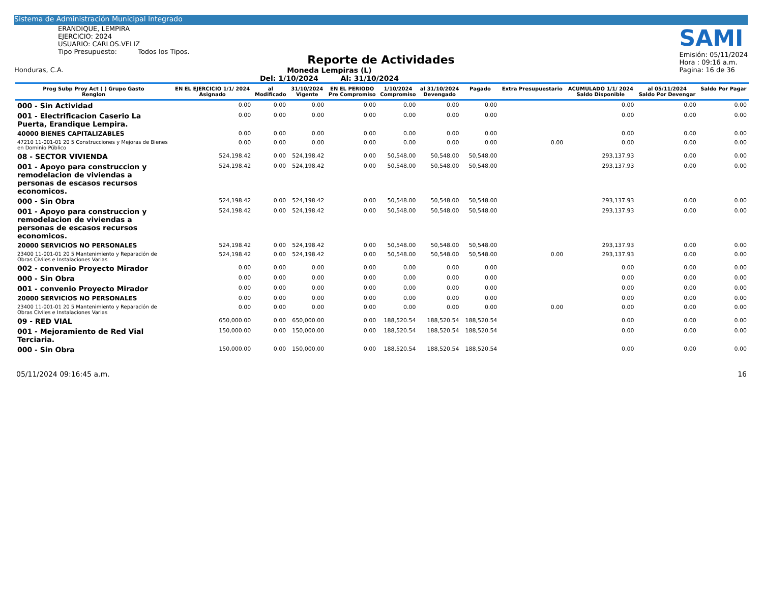Sistema de Administración Municipal Integrado
ERANDIQUE, LEMPIRA
EJERCICIO: 2024
USUARIO: CARLOS.VELIZ
Tipo Presupuesto: Todos los Tipos.
SAMI
Emisión: 05/11/2024
Hora : 09:16 a.m.
Pagina: 16 de 36
Reporte de Actividades
Honduras, C.A. Moneda Lempiras (L)
Del: 1/10/2024 Al: 31/10/2024
| Prog Subp Proy Act ( ) Grupo Gasto Renglon | EN EL EJERCICIO 1/1/ 2024 Asignado | al Modificado | 31/10/2024 Vigente | EN EL PERIODO Pre Compromiso | 1/10/2024 Compromiso | al 31/10/2024 Devengado | Pagado | Extra Presupuestario | ACUMULADO 1/1/ 2024 Saldo Disponible | al 05/11/2024 Saldo Por Devengar | Saldo Por Pagar |
| --- | --- | --- | --- | --- | --- | --- | --- | --- | --- | --- | --- |
| 000 - Sin Actividad | 0.00 | 0.00 | 0.00 | 0.00 | 0.00 | 0.00 | 0.00 | | 0.00 | 0.00 | 0.00 |
| 001 - Electrificacion Caserio La Puerta, Erandique Lempira. | 0.00 | 0.00 | 0.00 | 0.00 | 0.00 | 0.00 | 0.00 | | 0.00 | 0.00 | 0.00 |
| 40000 BIENES CAPITALIZABLES | 0.00 | 0.00 | 0.00 | 0.00 | 0.00 | 0.00 | 0.00 | | 0.00 | 0.00 | 0.00 |
| 47210 11-001-01 20 5 Construcciones y Mejoras de Bienes en Dominio Público | 0.00 | 0.00 | 0.00 | 0.00 | 0.00 | 0.00 | 0.00 | 0.00 | 0.00 | 0.00 | 0.00 |
| 08 - SECTOR VIVIENDA | 524,198.42 | 0.00 | 524,198.42 | 0.00 | 50,548.00 | 50,548.00 | 50,548.00 | | 293,137.93 | 0.00 | 0.00 |
| 001 - Apoyo para construccion y remodelacion de viviendas a personas de escasos recursos economicos. | 524,198.42 | 0.00 | 524,198.42 | 0.00 | 50,548.00 | 50,548.00 | 50,548.00 | | 293,137.93 | 0.00 | 0.00 |
| 000 - Sin Obra | 524,198.42 | 0.00 | 524,198.42 | 0.00 | 50,548.00 | 50,548.00 | 50,548.00 | | 293,137.93 | 0.00 | 0.00 |
| 001 - Apoyo para construccion y remodelacion de viviendas a personas de escasos recursos economicos. | 524,198.42 | 0.00 | 524,198.42 | 0.00 | 50,548.00 | 50,548.00 | 50,548.00 | | 293,137.93 | 0.00 | 0.00 |
| 20000 SERVICIOS NO PERSONALES | 524,198.42 | 0.00 | 524,198.42 | 0.00 | 50,548.00 | 50,548.00 | 50,548.00 | | 293,137.93 | 0.00 | 0.00 |
| 23400 11-001-01 20 5 Mantenimiento y Reparación de Obras Civiles e Instalaciones Varias | 524,198.42 | 0.00 | 524,198.42 | 0.00 | 50,548.00 | 50,548.00 | 50,548.00 | 0.00 | 293,137.93 | 0.00 | 0.00 |
| 002 - convenio Proyecto Mirador | 0.00 | 0.00 | 0.00 | 0.00 | 0.00 | 0.00 | 0.00 | | 0.00 | 0.00 | 0.00 |
| 000 - Sin Obra | 0.00 | 0.00 | 0.00 | 0.00 | 0.00 | 0.00 | 0.00 | | 0.00 | 0.00 | 0.00 |
| 001 - convenio Proyecto Mirador | 0.00 | 0.00 | 0.00 | 0.00 | 0.00 | 0.00 | 0.00 | | 0.00 | 0.00 | 0.00 |
| 20000 SERVICIOS NO PERSONALES | 0.00 | 0.00 | 0.00 | 0.00 | 0.00 | 0.00 | 0.00 | | 0.00 | 0.00 | 0.00 |
| 23400 11-001-01 20 5 Mantenimiento y Reparación de Obras Civiles e Instalaciones Varias | 0.00 | 0.00 | 0.00 | 0.00 | 0.00 | 0.00 | 0.00 | 0.00 | 0.00 | 0.00 | 0.00 |
| 09 - RED VIAL | 650,000.00 | 0.00 | 650,000.00 | 0.00 | 188,520.54 | 188,520.54 | 188,520.54 | | 0.00 | 0.00 | 0.00 |
| 001 - Mejoramiento de Red Vial Terciaria. | 150,000.00 | 0.00 | 150,000.00 | 0.00 | 188,520.54 | 188,520.54 | 188,520.54 | | 0.00 | 0.00 | 0.00 |
| 000 - Sin Obra | 150,000.00 | 0.00 | 150,000.00 | 0.00 | 188,520.54 | 188,520.54 | 188,520.54 | | 0.00 | 0.00 | 0.00 |
05/11/2024 09:16:45 a.m. 16